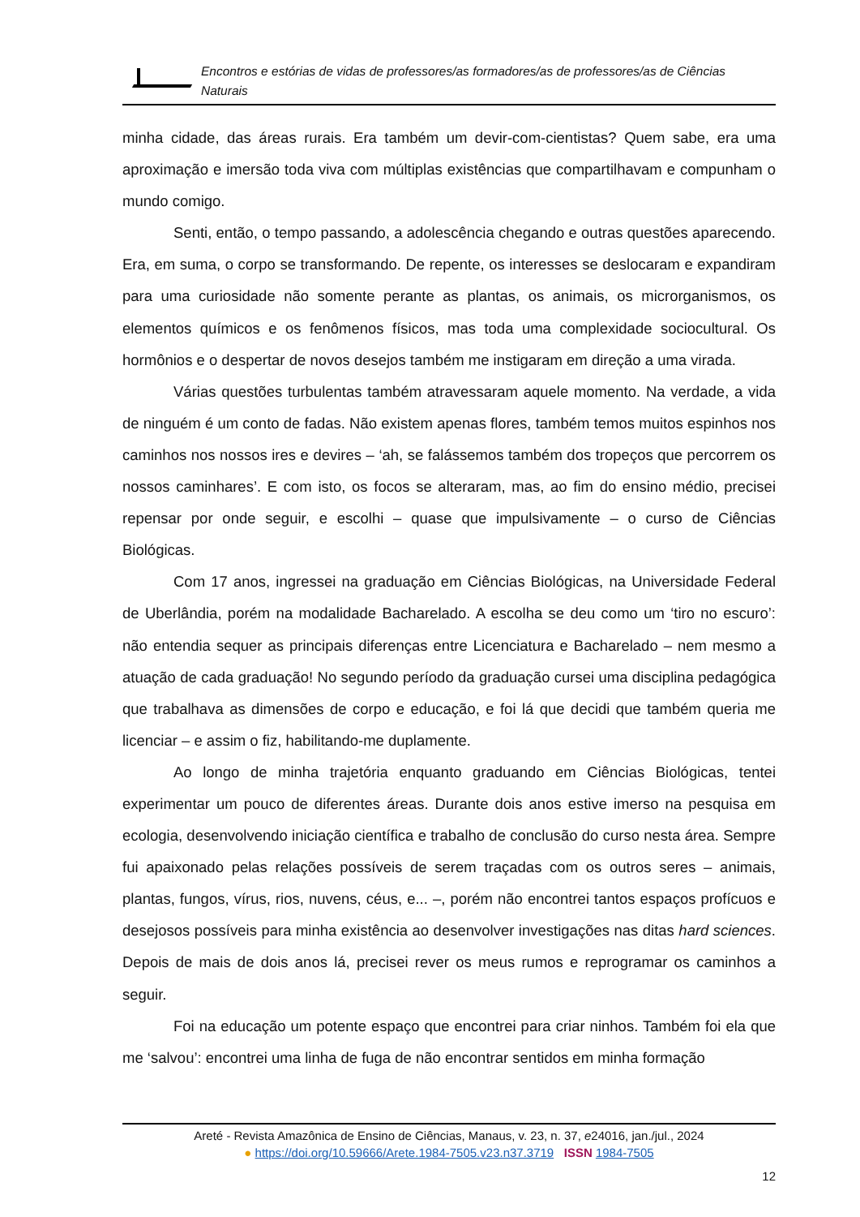Encontros e estórias de vidas de professores/as formadores/as de professores/as de Ciências Naturais
minha cidade, das áreas rurais. Era também um devir-com-cientistas? Quem sabe, era uma aproximação e imersão toda viva com múltiplas existências que compartilhavam e compunham o mundo comigo.
Senti, então, o tempo passando, a adolescência chegando e outras questões aparecendo. Era, em suma, o corpo se transformando. De repente, os interesses se deslocaram e expandiram para uma curiosidade não somente perante as plantas, os animais, os microrganismos, os elementos químicos e os fenômenos físicos, mas toda uma complexidade sociocultural. Os hormônios e o despertar de novos desejos também me instigaram em direção a uma virada.
Várias questões turbulentas também atravessaram aquele momento. Na verdade, a vida de ninguém é um conto de fadas. Não existem apenas flores, também temos muitos espinhos nos caminhos nos nossos ires e devires – ‘ah, se falássemos também dos tropeços que percorrem os nossos caminhares’. E com isto, os focos se alteraram, mas, ao fim do ensino médio, precisei repensar por onde seguir, e escolhi – quase que impulsivamente – o curso de Ciências Biológicas.
Com 17 anos, ingressei na graduação em Ciências Biológicas, na Universidade Federal de Uberlândia, porém na modalidade Bacharelado. A escolha se deu como um ‘tiro no escuro’: não entendia sequer as principais diferenças entre Licenciatura e Bacharelado – nem mesmo a atuação de cada graduação! No segundo período da graduação cursei uma disciplina pedagógica que trabalhava as dimensões de corpo e educação, e foi lá que decidi que também queria me licenciar – e assim o fiz, habilitando-me duplamente.
Ao longo de minha trajetória enquanto graduando em Ciências Biológicas, tentei experimentar um pouco de diferentes áreas. Durante dois anos estive imerso na pesquisa em ecologia, desenvolvendo iniciação científica e trabalho de conclusão do curso nesta área. Sempre fui apaixonado pelas relações possíveis de serem traçadas com os outros seres – animais, plantas, fungos, vírus, rios, nuvens, céus, e... –, porém não encontrei tantos espaços profícuos e desejosos possíveis para minha existência ao desenvolver investigações nas ditas hard sciences. Depois de mais de dois anos lá, precisei rever os meus rumos e reprogramar os caminhos a seguir.
Foi na educação um potente espaço que encontrei para criar ninhos. Também foi ela que me ‘salvou’: encontrei uma linha de fuga de não encontrar sentidos em minha formação
Areté - Revista Amazônica de Ensino de Ciências, Manaus, v. 23, n. 37, e24016, jan./jul., 2024
● https://doi.org/10.59666/Arete.1984-7505.v23.n37.3719 ISSN 1984-7505
12